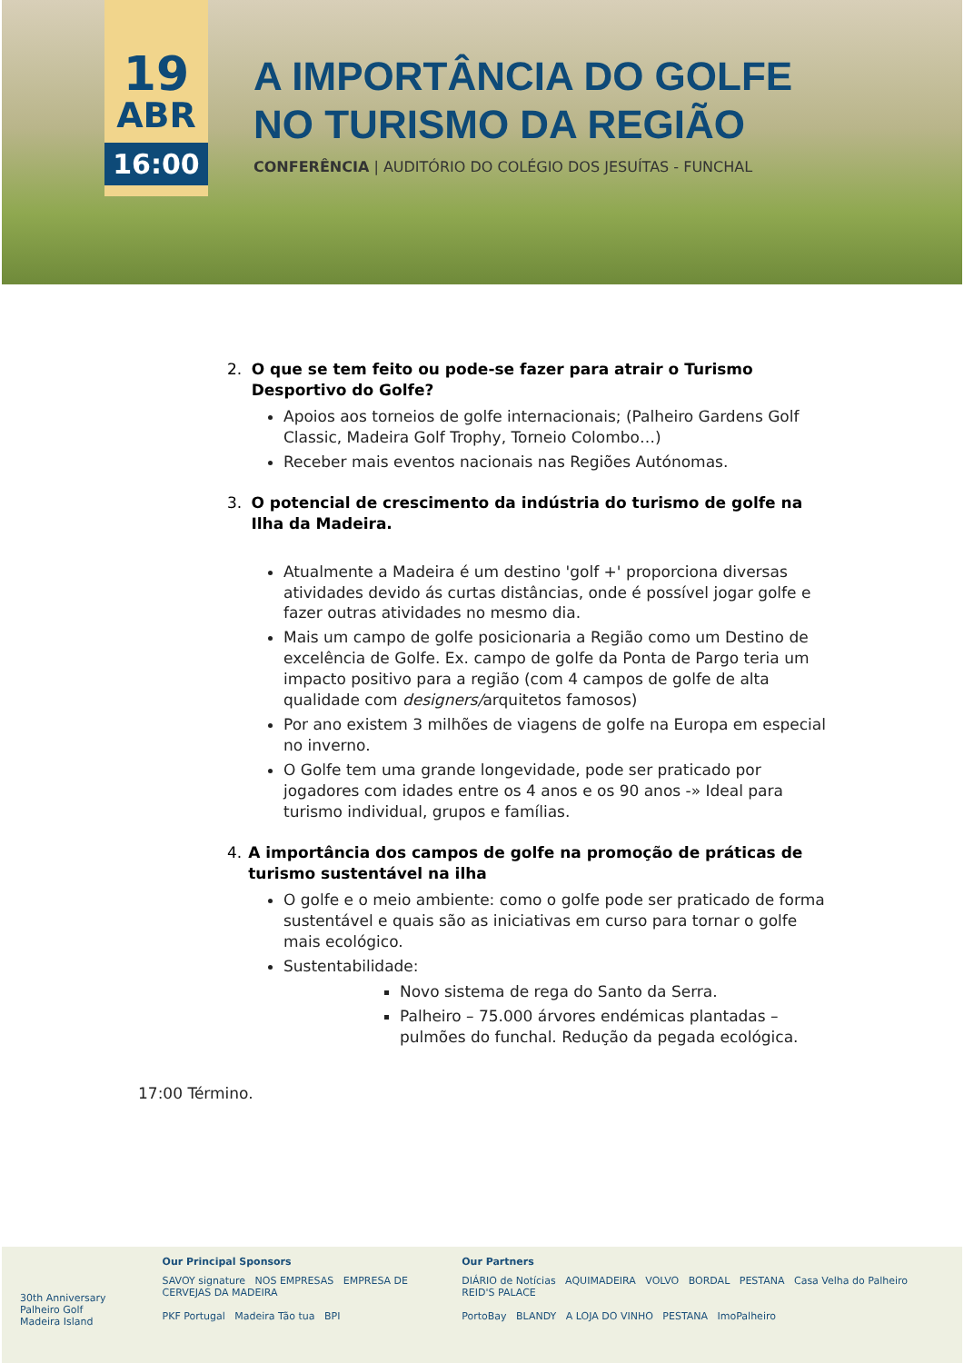19
ABR
16:00
A IMPORTÂNCIA DO GOLFE
NO TURISMO DA REGIÃO
CONFERÊNCIA | AUDITÓRIO DO COLÉGIO DOS JESUÍTAS - FUNCHAL
2. O que se tem feito ou pode-se fazer para atrair o Turismo Desportivo do Golfe?
Apoios aos torneios de golfe internacionais; (Palheiro Gardens Golf Classic, Madeira Golf Trophy, Torneio Colombo…)
Receber mais eventos nacionais nas Regiões Autónomas.
3. O potencial de crescimento da indústria do turismo de golfe na Ilha da Madeira.
Atualmente a Madeira é um destino 'golf +' proporciona diversas atividades devido ás curtas distâncias, onde é possível jogar golfe e fazer outras atividades no mesmo dia.
Mais um campo de golfe posicionaria a Região como um Destino de excelência de Golfe. Ex. campo de golfe da Ponta de Pargo teria um impacto positivo para a região (com 4 campos de golfe de alta qualidade com designers/arquitetos famosos)
Por ano existem 3 milhões de viagens de golfe na Europa em especial no inverno.
O Golfe tem uma grande longevidade, pode ser praticado por jogadores com idades entre os 4 anos e os 90 anos -» Ideal para turismo individual, grupos e famílias.
4. A importância dos campos de golfe na promoção de práticas de turismo sustentável na ilha
O golfe e o meio ambiente: como o golfe pode ser praticado de forma sustentável e quais são as iniciativas em curso para tornar o golfe mais ecológico.
Sustentabilidade:
Novo sistema de rega do Santo da Serra.
Palheiro – 75.000 árvores endémicas plantadas – pulmões do funchal. Redução da pegada ecológica.
17:00 Término.
30th Anniversary
Palheiro Golf
Madeira Island
Our Principal Sponsors
SAVOY signature NOS EMPRESAS EMPRESA DE CERVEJAS DA MADEIRA
PKF Portugal Madeira Tão tua BPI
Our Partners
DIÁRIO de Notícias AQUIMADEIRA VOLVO BORDAL PESTANA Casa Velha do Palheiro REID'S PALACE
PortoBay BLANDY A LOJA DO VINHO PESTANA ImoPalheiro